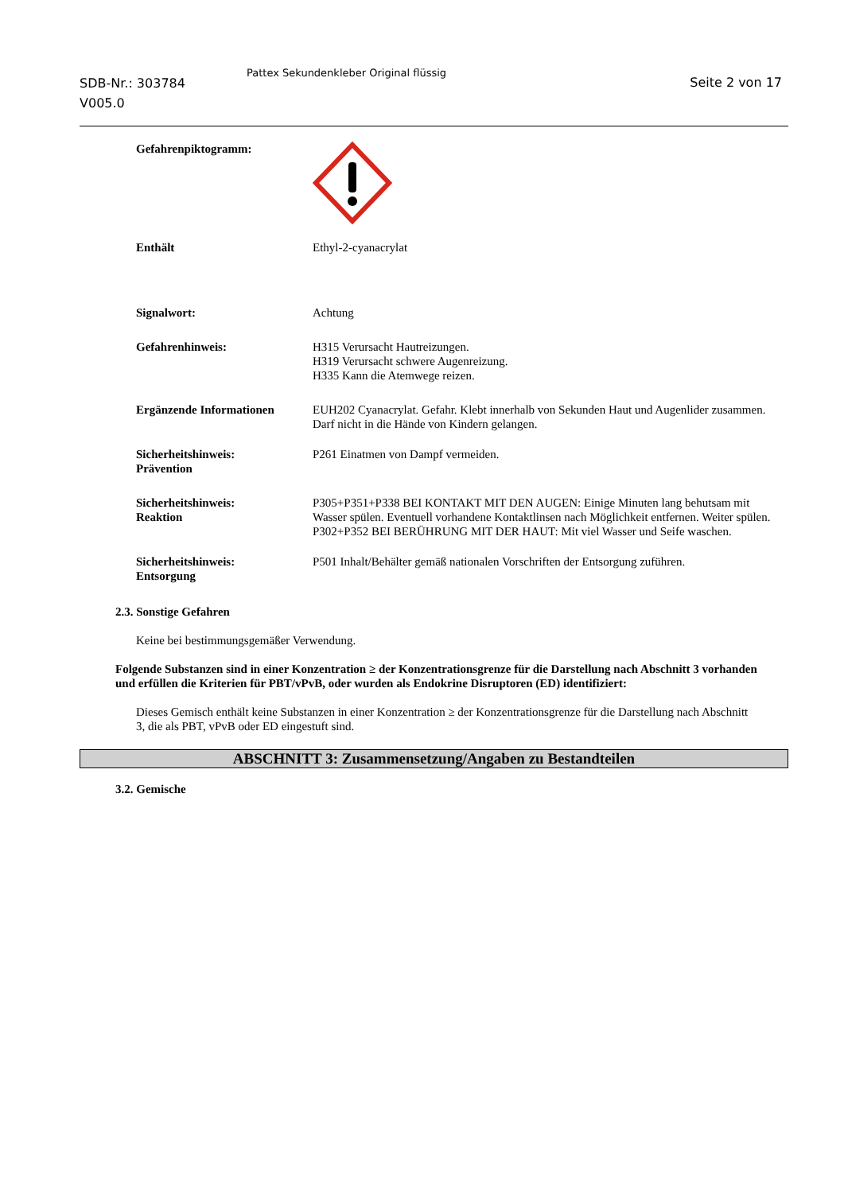SDB-Nr.: 303784
V005.0
Pattex Sekundenkleber Original flüssig
Seite 2 von 17
Gefahrenpiktogramm:
Enthält Ethyl-2-cyanacrylat
Signalwort: Achtung
Gefahrenhinweis: H315 Verursacht Hautreizungen.
H319 Verursacht schwere Augenreizung.
H335 Kann die Atemwege reizen.
Ergänzende Informationen EUH202 Cyanacrylat. Gefahr. Klebt innerhalb von Sekunden Haut und Augenlider zusammen. Darf nicht in die Hände von Kindern gelangen.
Sicherheitshinweis:
Prävention
P261 Einatmen von Dampf vermeiden.
Sicherheitshinweis:
Reaktion
P305+P351+P338 BEI KONTAKT MIT DEN AUGEN: Einige Minuten lang behutsam mit Wasser spülen. Eventuell vorhandene Kontaktlinsen nach Möglichkeit entfernen. Weiter spülen.
P302+P352 BEI BERÜHRUNG MIT DER HAUT: Mit viel Wasser und Seife waschen.
Sicherheitshinweis:
Entsorgung
P501 Inhalt/Behälter gemäß nationalen Vorschriften der Entsorgung zuführen.
2.3. Sonstige Gefahren
Keine bei bestimmungsgemäßer Verwendung.
Folgende Substanzen sind in einer Konzentration ≥ der Konzentrationsgrenze für die Darstellung nach Abschnitt 3 vorhanden und erfüllen die Kriterien für PBT/vPvB, oder wurden als Endokrine Disruptoren (ED) identifiziert:
Dieses Gemisch enthält keine Substanzen in einer Konzentration ≥ der Konzentrationsgrenze für die Darstellung nach Abschnitt 3, die als PBT, vPvB oder ED eingestuft sind.
ABSCHNITT 3: Zusammensetzung/Angaben zu Bestandteilen
3.2. Gemische